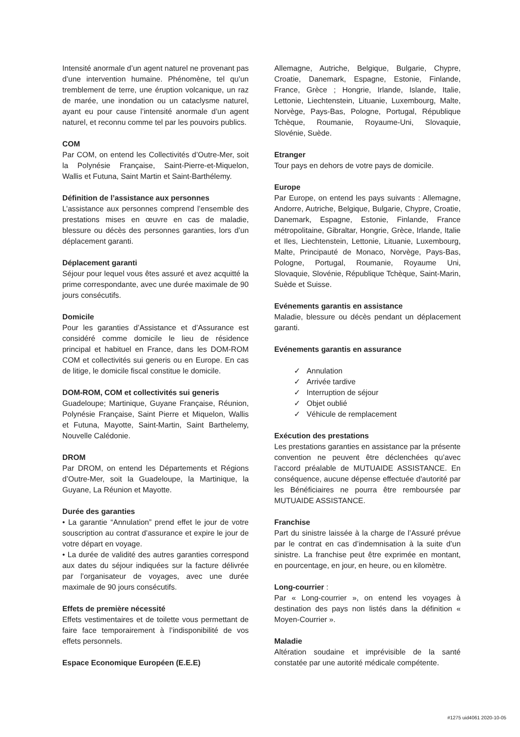Intensité anormale d’un agent naturel ne provenant pas d’une intervention humaine. Phénomène, tel qu’un tremblement de terre, une éruption volcanique, un raz de marée, une inondation ou un cataclysme naturel, ayant eu pour cause l’intensité anormale d’un agent naturel, et reconnu comme tel par les pouvoirs publics.
COM
Par COM, on entend les Collectivités d’Outre-Mer, soit la Polynésie Française, Saint-Pierre-et-Miquelon, Wallis et Futuna, Saint Martin et Saint-Barthélemy.
Définition de l’assistance aux personnes
L’assistance aux personnes comprend l’ensemble des prestations mises en œuvre en cas de maladie, blessure ou décès des personnes garanties, lors d’un déplacement garanti.
Déplacement garanti
Séjour pour lequel vous êtes assuré et avez acquitté la prime correspondante, avec une durée maximale de 90 jours consécutifs.
Domicile
Pour les garanties d’Assistance et d’Assurance est considéré comme domicile le lieu de résidence principal et habituel en France, dans les DOM-ROM COM et collectivités sui generis ou en Europe. En cas de litige, le domicile fiscal constitue le domicile.
DOM-ROM, COM et collectivités sui generis
Guadeloupe; Martinique, Guyane Française, Réunion, Polynésie Française, Saint Pierre et Miquelon, Wallis et Futuna, Mayotte, Saint-Martin, Saint Barthelemy, Nouvelle Calédonie.
DROM
Par DROM, on entend les Départements et Régions d’Outre-Mer, soit la Guadeloupe, la Martinique, la Guyane, La Réunion et Mayotte.
Durée des garanties
• La garantie “Annulation” prend effet le jour de votre souscription au contrat d’assurance et expire le jour de votre départ en voyage.
• La durée de validité des autres garanties correspond aux dates du séjour indiquées sur la facture délivrée par l’organisateur de voyages, avec une durée maximale de 90 jours consécutifs.
Effets de première nécessité
Effets vestimentaires et de toilette vous permettant de faire face temporairement à l’indisponibilité de vos effets personnels.
Espace Economique Européen (E.E.E)
Allemagne, Autriche, Belgique, Bulgarie, Chypre, Croatie, Danemark, Espagne, Estonie, Finlande, France, Grèce ; Hongrie, Irlande, Islande, Italie, Lettonie, Liechtenstein, Lituanie, Luxembourg, Malte, Norvège, Pays-Bas, Pologne, Portugal, République Tchèque, Roumanie, Royaume-Uni, Slovaquie, Slovénie, Suède.
Etranger
Tour pays en dehors de votre pays de domicile.
Europe
Par Europe, on entend les pays suivants : Allemagne, Andorre, Autriche, Belgique, Bulgarie, Chypre, Croatie, Danemark, Espagne, Estonie, Finlande, France métropolitaine, Gibraltar, Hongrie, Grèce, Irlande, Italie et Iles, Liechtenstein, Lettonie, Lituanie, Luxembourg, Malte, Principauté de Monaco, Norvège, Pays-Bas, Pologne, Portugal, Roumanie, Royaume Uni, Slovaquie, Slovénie, République Tchèque, Saint-Marin, Suède et Suisse.
Evénements garantis en assistance
Maladie, blessure ou décès pendant un déplacement garanti.
Evénements garantis en assurance
✓ Annulation
✓ Arrivée tardive
✓ Interruption de séjour
✓ Objet oublié
✓ Véhicule de remplacement
Exécution des prestations
Les prestations garanties en assistance par la présente convention ne peuvent être déclenchées qu’avec l’accord préalable de MUTUAIDE ASSISTANCE. En conséquence, aucune dépense effectuée d'autorité par les Bénéficiaires ne pourra être remboursée par MUTUAIDE ASSISTANCE.
Franchise
Part du sinistre laissée à la charge de l’Assuré prévue par le contrat en cas d’indemnisation à la suite d’un sinistre. La franchise peut être exprimée en montant, en pourcentage, en jour, en heure, ou en kilomètre.
Long-courrier :
Par « Long-courrier », on entend les voyages à destination des pays non listés dans la définition « Moyen-Courrier ».
Maladie
Altération soudaine et imprévisible de la santé constatée par une autorité médicale compétente.
#1275 uid4061 2020-10-05